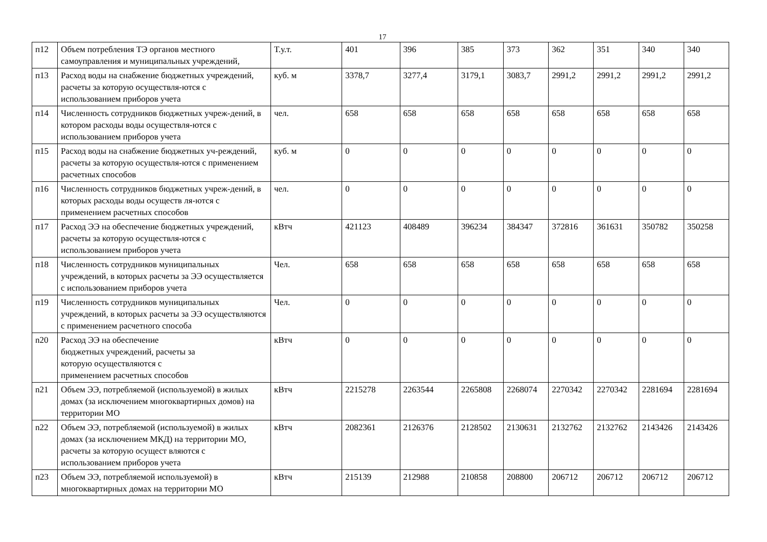17
| п12 | Объем потребления ТЭ органов местного самоуправления и муниципальных учреждений, | Т.у.т. | 401 | 396 | 385 | 373 | 362 | 351 | 340 | 340 |
| п13 | Расход воды на снабжение бюджетных учреждений, расчеты за которую осуществля-ются с использованием приборов учета | куб. м | 3378,7 | 3277,4 | 3179,1 | 3083,7 | 2991,2 | 2991,2 | 2991,2 | 2991,2 |
| п14 | Численность сотрудников бюджетных учреж-дений, в котором расходы воды осуществля-ются с использованием приборов учета | чел. | 658 | 658 | 658 | 658 | 658 | 658 | 658 | 658 |
| п15 | Расход воды на снабжение бюджетных уч-реждений, расчеты за которую осуществля-ются с применением расчетных способов | куб. м | 0 | 0 | 0 | 0 | 0 | 0 | 0 | 0 |
| п16 | Численность сотрудников бюджетных учреж-дений, в которых расходы воды осуществ ля-ются с применением расчетных способов | чел. | 0 | 0 | 0 | 0 | 0 | 0 | 0 | 0 |
| п17 | Расход ЭЭ на обеспечение бюджетных учреждений, расчеты за которую осуществля-ются с использованием приборов учета | кВтч | 421123 | 408489 | 396234 | 384347 | 372816 | 361631 | 350782 | 350258 |
| п18 | Численность сотрудников муниципальных учреждений, в которых расчеты за ЭЭ осуществляется с использованием приборов учета | Чел. | 658 | 658 | 658 | 658 | 658 | 658 | 658 | 658 |
| п19 | Численность сотрудников муниципальных учреждений, в которых расчеты за ЭЭ осуществляются с применением расчетного способа | Чел. | 0 | 0 | 0 | 0 | 0 | 0 | 0 | 0 |
| n20 | Расход ЭЭ на обеспечение бюджетных учреждений, расчеты за которую осуществляются с применением расчетных способов | кВтч | 0 | 0 | 0 | 0 | 0 | 0 | 0 | 0 |
| n21 | Объем ЭЭ, потребляемой (используемой) в жилых домах (за исключением многоквартирных домов) на территории МО | кВтч | 2215278 | 2263544 | 2265808 | 2268074 | 2270342 | 2270342 | 2281694 | 2281694 |
| n22 | Объем ЭЭ, потребляемой (используемой) в жилых домах (за исключением МКД) на территории МО, расчеты за которую осущест вляются с использованием приборов учета | кВтч | 2082361 | 2126376 | 2128502 | 2130631 | 2132762 | 2132762 | 2143426 | 2143426 |
| п23 | Объем ЭЭ, потребляемой используемой) в многоквартирных домах на территории МО | кВтч | 215139 | 212988 | 210858 | 208800 | 206712 | 206712 | 206712 | 206712 |